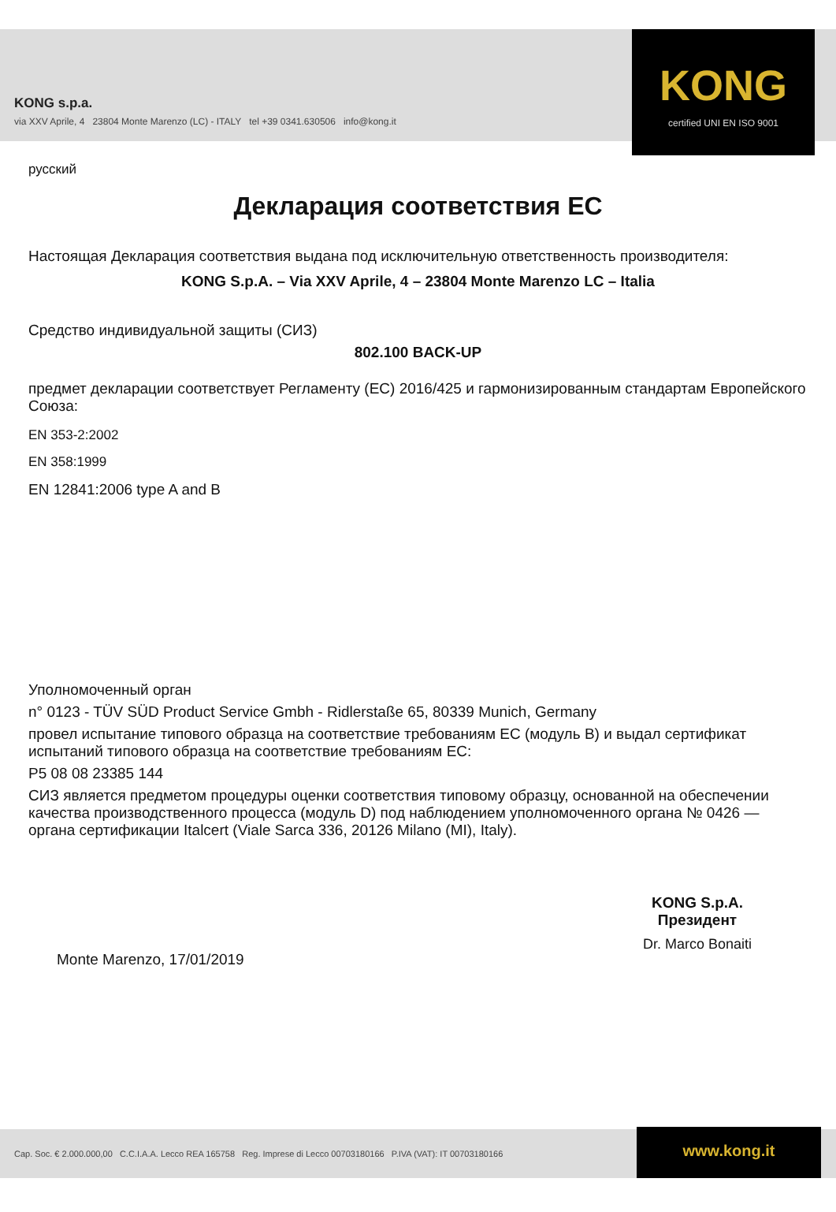KONG s.p.a.
via XXV Aprile, 4 23804 Monte Marenzo (LC) - ITALY tel +39 0341.630506 info@kong.it
KONG
certified UNI EN ISO 9001
русский
Декларация соответствия ЕС
Настоящая Декларация соответствия выдана под исключительную ответственность производителя:
KONG S.p.A. – Via XXV Aprile, 4 – 23804 Monte Marenzo LC – Italia
Средство индивидуальной защиты (СИЗ)
802.100 BACK-UP
предмет декларации соответствует Регламенту (ЕС) 2016/425 и гармонизированным стандартам Европейского Союза:
EN 353-2:2002
EN 358:1999
EN 12841:2006 type A and B
Уполномоченный орган
n° 0123 - TÜV SÜD Product Service Gmbh - Ridlerstaße 65, 80339 Munich, Germany
провел испытание типового образца на соответствие требованиям ЕС (модуль B) и выдал сертификат испытаний типового образца на соответствие требованиям ЕС:
P5 08 08 23385 144
СИЗ является предметом процедуры оценки соответствия типовому образцу, основанной на обеспечении качества производственного процесса (модуль D) под наблюдением уполномоченного органа № 0426 — органа сертификации Italcert (Viale Sarca 336, 20126 Milano (MI), Italy).
Monte Marenzo, 17/01/2019
KONG S.p.A.
Президент
Dr. Marco Bonaiti
Cap. Soc. € 2.000.000,00 C.C.I.A.A. Lecco REA 165758 Reg. Imprese di Lecco 00703180166 P.IVA (VAT): IT 00703180166
www.kong.it